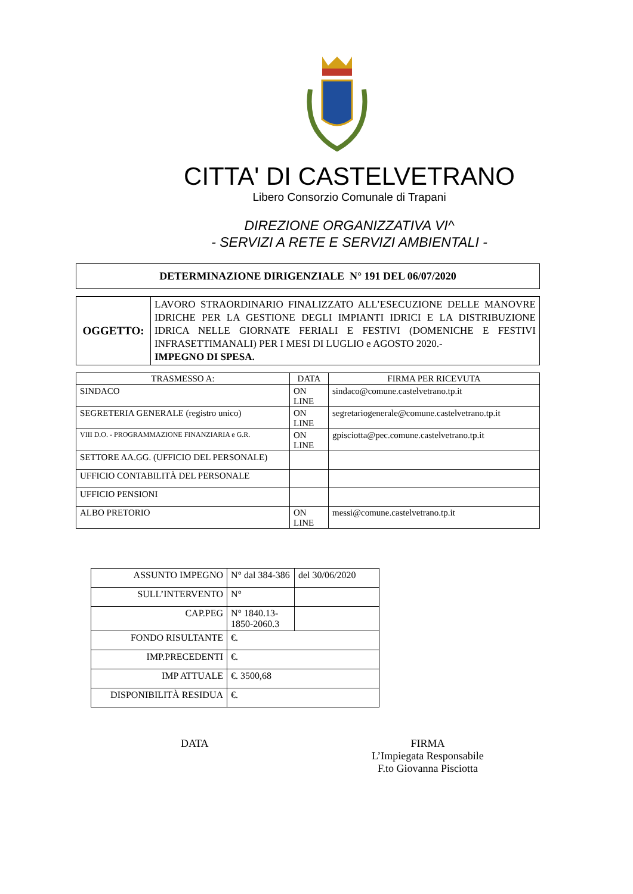CITTA' DI CASTELVETRANO
Libero Consorzio Comunale di Trapani
DIREZIONE ORGANIZZATIVA VI^
- SERVIZI A RETE E SERVIZI AMBIENTALI -
DETERMINAZIONE DIRIGENZIALE N° 191 DEL 06/07/2020
| OGGETTO: | LAVORO STRAORDINARIO FINALIZZATO ALL’ESECUZIONE DELLE MANOVRE IDRICHE PER LA GESTIONE DEGLI IMPIANTI IDRICI E LA DISTRIBUZIONE IDRICA NELLE GIORNATE FERIALI E FESTIVI (DOMENICHE E FESTIVI INFRASETTIMANALI) PER I MESI DI LUGLIO e AGOSTO 2020.- IMPEGNO DI SPESA. |
| TRASMESSO A: | DATA | FIRMA PER RICEVUTA |
| --- | --- | --- |
| SINDACO | ON LINE | sindaco@comune.castelvetrano.tp.it |
| SEGRETERIA GENERALE (registro unico) | ON LINE | segretariogenerale@comune.castelvetrano.tp.it |
| VIII D.O. - PROGRAMMAZIONE FINANZIARIA e G.R. | ON LINE | gpisciotta@pec.comune.castelvetrano.tp.it |
| SETTORE AA.GG. (UFFICIO DEL PERSONALE) | | |
| UFFICIO CONTABILITÀ DEL PERSONALE | | |
| UFFICIO PENSIONI | | |
| ALBO PRETORIO | ON LINE | messi@comune.castelvetrano.tp.it |
| ASSUNTO IMPEGNO | N° dal 384-386 | del 30/06/2020 |
| SULL’INTERVENTO | N° | |
| CAP.PEG | N° 1840.13-1850-2060.3 | |
| FONDO RISULTANTE | €. | |
| IMP.PRECEDENTI | €. | |
| IMP ATTUALE | €. 3500,68 | |
| DISPONIBILITÀ RESIDUA | €. | |
DATA FIRMA
L’Impiegata Responsabile
F.to Giovanna Pisciotta